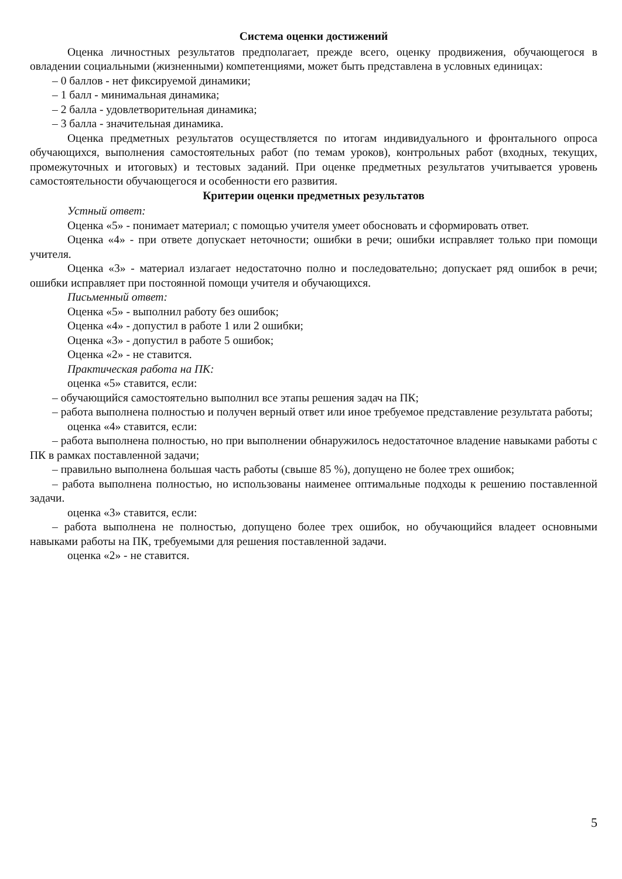Система оценки достижений
Оценка личностных результатов предполагает, прежде всего, оценку продвижения, обучающегося в овладении социальными (жизненными) компетенциями, может быть представлена в условных единицах:
– 0 баллов - нет фиксируемой динамики;
– 1 балл - минимальная динамика;
– 2 балла - удовлетворительная динамика;
– 3 балла - значительная динамика.
Оценка предметных результатов осуществляется по итогам индивидуального и фронтального опроса обучающихся, выполнения самостоятельных работ (по темам уроков), контрольных работ (входных, текущих, промежуточных и итоговых) и тестовых заданий. При оценке предметных результатов учитывается уровень самостоятельности обучающегося и особенности его развития.
Критерии оценки предметных результатов
Устный ответ:
Оценка «5» - понимает материал; с помощью учителя умеет обосновать и сформировать ответ.
Оценка «4» - при ответе допускает неточности; ошибки в речи; ошибки исправляет только при помощи учителя.
Оценка «3» - материал излагает недостаточно полно и последовательно; допускает ряд ошибок в речи; ошибки исправляет при постоянной помощи учителя и обучающихся.
Письменный ответ:
Оценка «5» - выполнил работу без ошибок;
Оценка «4» - допустил в работе 1 или 2 ошибки;
Оценка «3» - допустил в работе 5 ошибок;
Оценка «2» - не ставится.
Практическая работа на ПК:
оценка «5» ставится, если:
– обучающийся самостоятельно выполнил все этапы решения задач на ПК;
– работа выполнена полностью и получен верный ответ или иное требуемое представление результата работы;
оценка «4» ставится, если:
– работа выполнена полностью, но при выполнении обнаружилось недостаточное владение навыками работы с ПК в рамках поставленной задачи;
– правильно выполнена большая часть работы (свыше 85 %), допущено не более трех ошибок;
– работа выполнена полностью, но использованы наименее оптимальные подходы к решению поставленной задачи.
оценка «3» ставится, если:
– работа выполнена не полностью, допущено более трех ошибок, но обучающийся владеет основными навыками работы на ПК, требуемыми для решения поставленной задачи.
оценка «2» - не ставится.
5